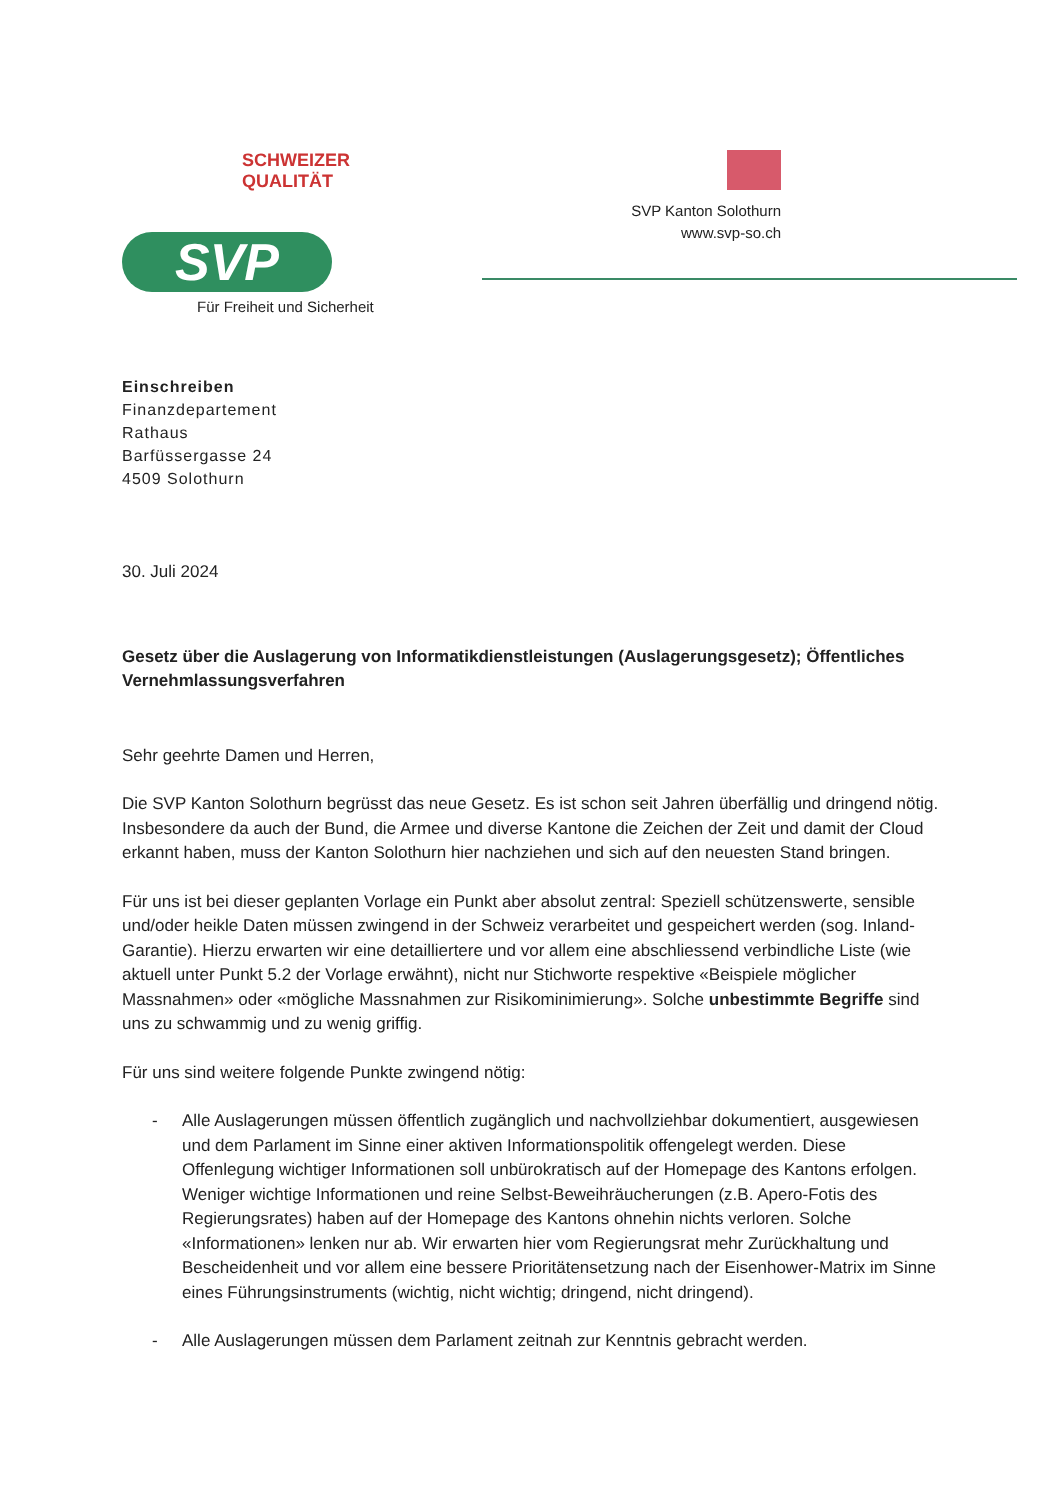SCHWEIZER QUALITÄT
SVP
Für Freiheit und Sicherheit
SVP Kanton Solothurn
www.svp-so.ch
Einschreiben
Finanzdepartement
Rathaus
Barfüssergasse 24
4509 Solothurn
30. Juli 2024
Gesetz über die Auslagerung von Informatikdienstleistungen (Auslagerungsgesetz); Öffentliches Vernehmlassungsverfahren
Sehr geehrte Damen und Herren,
Die SVP Kanton Solothurn begrüsst das neue Gesetz. Es ist schon seit Jahren überfällig und dringend nötig. Insbesondere da auch der Bund, die Armee und diverse Kantone die Zeichen der Zeit und damit der Cloud erkannt haben, muss der Kanton Solothurn hier nachziehen und sich auf den neuesten Stand bringen.
Für uns ist bei dieser geplanten Vorlage ein Punkt aber absolut zentral: Speziell schützenswerte, sensible und/oder heikle Daten müssen zwingend in der Schweiz verarbeitet und gespeichert werden (sog. Inland-Garantie). Hierzu erwarten wir eine detailliertere und vor allem eine abschliessend verbindliche Liste (wie aktuell unter Punkt 5.2 der Vorlage erwähnt), nicht nur Stichworte respektive «Beispiele möglicher Massnahmen» oder «mögliche Massnahmen zur Risikominimierung». Solche unbestimmte Begriffe sind uns zu schwammig und zu wenig griffig.
Für uns sind weitere folgende Punkte zwingend nötig:
- Alle Auslagerungen müssen öffentlich zugänglich und nachvollziehbar dokumentiert, ausgewiesen und dem Parlament im Sinne einer aktiven Informationspolitik offengelegt werden. Diese Offenlegung wichtiger Informationen soll unbürokratisch auf der Homepage des Kantons erfolgen. Weniger wichtige Informationen und reine Selbst-Beweihräucherungen (z.B. Apero-Fotis des Regierungsrates) haben auf der Homepage des Kantons ohnehin nichts verloren. Solche «Informationen» lenken nur ab. Wir erwarten hier vom Regierungsrat mehr Zurückhaltung und Bescheidenheit und vor allem eine bessere Prioritätensetzung nach der Eisenhower-Matrix im Sinne eines Führungsinstruments (wichtig, nicht wichtig; dringend, nicht dringend).
- Alle Auslagerungen müssen dem Parlament zeitnah zur Kenntnis gebracht werden.